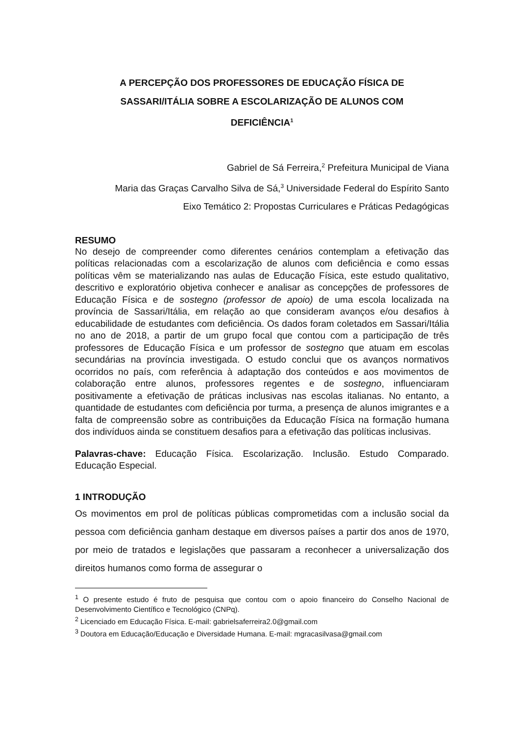A PERCEPÇÃO DOS PROFESSORES DE EDUCAÇÃO FÍSICA DE SASSARI/ITÁLIA SOBRE A ESCOLARIZAÇÃO DE ALUNOS COM DEFICIÊNCIA<sup>1</sup>
Gabriel de Sá Ferreira,<sup>2</sup> Prefeitura Municipal de Viana
Maria das Graças Carvalho Silva de Sá,<sup>3</sup> Universidade Federal do Espírito Santo
Eixo Temático 2: Propostas Curriculares e Práticas Pedagógicas
RESUMO
No desejo de compreender como diferentes cenários contemplam a efetivação das políticas relacionadas com a escolarização de alunos com deficiência e como essas políticas vêm se materializando nas aulas de Educação Física, este estudo qualitativo, descritivo e exploratório objetiva conhecer e analisar as concepções de professores de Educação Física e de sostegno (professor de apoio) de uma escola localizada na província de Sassari/Itália, em relação ao que consideram avanços e/ou desafios à educabilidade de estudantes com deficiência. Os dados foram coletados em Sassari/Itália no ano de 2018, a partir de um grupo focal que contou com a participação de três professores de Educação Física e um professor de sostegno que atuam em escolas secundárias na província investigada. O estudo conclui que os avanços normativos ocorridos no país, com referência à adaptação dos conteúdos e aos movimentos de colaboração entre alunos, professores regentes e de sostegno, influenciaram positivamente a efetivação de práticas inclusivas nas escolas italianas. No entanto, a quantidade de estudantes com deficiência por turma, a presença de alunos imigrantes e a falta de compreensão sobre as contribuições da Educação Física na formação humana dos indivíduos ainda se constituem desafios para a efetivação das políticas inclusivas.
Palavras-chave: Educação Física. Escolarização. Inclusão. Estudo Comparado. Educação Especial.
1 INTRODUÇÃO
Os movimentos em prol de políticas públicas comprometidas com a inclusão social da pessoa com deficiência ganham destaque em diversos países a partir dos anos de 1970, por meio de tratados e legislações que passaram a reconhecer a universalização dos direitos humanos como forma de assegurar o
<sup>1</sup> O presente estudo é fruto de pesquisa que contou com o apoio financeiro do Conselho Nacional de Desenvolvimento Científico e Tecnológico (CNPq).
<sup>2</sup> Licenciado em Educação Física. E-mail: gabrielsaferreira2.0@gmail.com
<sup>3</sup> Doutora em Educação/Educação e Diversidade Humana. E-mail: mgracasilvasa@gmail.com